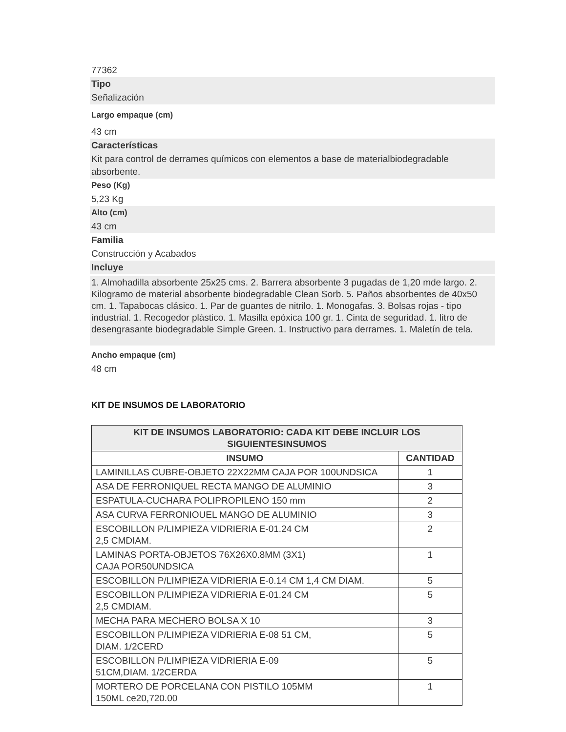77362
Tipo
Señalización
Largo empaque (cm)
43 cm
Características
Kit para control de derrames químicos con elementos a base de materialbiodegradable absorbente.
Peso (Kg)
5,23 Kg
Alto (cm)
43 cm
Familia
Construcción y Acabados
Incluye
1. Almohadilla absorbente 25x25 cms. 2. Barrera absorbente 3 pugadas de 1,20 mde largo. 2. Kilogramo de material absorbente biodegradable Clean Sorb. 5. Paños absorbentes de 40x50 cm. 1. Tapabocas clásico. 1. Par de guantes de nitrilo. 1. Monogafas. 3. Bolsas rojas - tipo industrial. 1. Recogedor plástico. 1. Masilla epóxica 100 gr. 1. Cinta de seguridad. 1. litro de desengrasante biodegradable Simple Green. 1. Instructivo para derrames. 1. Maletín de tela.
Ancho empaque (cm)
48 cm
KIT DE INSUMOS DE LABORATORIO
| KIT DE INSUMOS LABORATORIO: CADA KIT DEBE INCLUIR LOS SIGUIENTESINSUMOS | |
| --- | --- |
| INSUMO | CANTIDAD |
| LAMINILLAS CUBRE-OBJETO 22X22MM CAJA POR 100UNDSICA | 1 |
| ASA DE FERRONIQUEL RECTA MANGO DE ALUMINIO | 3 |
| ESPATULA-CUCHARA POLIPROPILENO 150 mm | 2 |
| ASA CURVA FERRONIOUEL MANGO DE ALUMINIO | 3 |
| ESCOBILLON P/LIMPIEZA VIDRIERIA E-01.24 CM 2,5 CMDIAM. | 2 |
| LAMINAS PORTA-OBJETOS 76X26X0.8MM (3X1) CAJA POR50UNDSICA | 1 |
| ESCOBILLON P/LIMPIEZA VIDRIERIA E-0.14 CM 1,4 CM DIAM. | 5 |
| ESCOBILLON P/LIMPIEZA VIDRIERIA E-01.24 CM 2,5 CMDIAM. | 5 |
| MECHA PARA MECHERO BOLSA X 10 | 3 |
| ESCOBILLON P/LIMPIEZA VIDRIERIA E-08 51 CM, DIAM. 1/2CERD | 5 |
| ESCOBILLON P/LIMPIEZA VIDRIERIA E-09 51CM,DIAM. 1/2CERDA | 5 |
| MORTERO DE PORCELANA CON PISTILO 105MM 150ML ce20,720.00 | 1 |